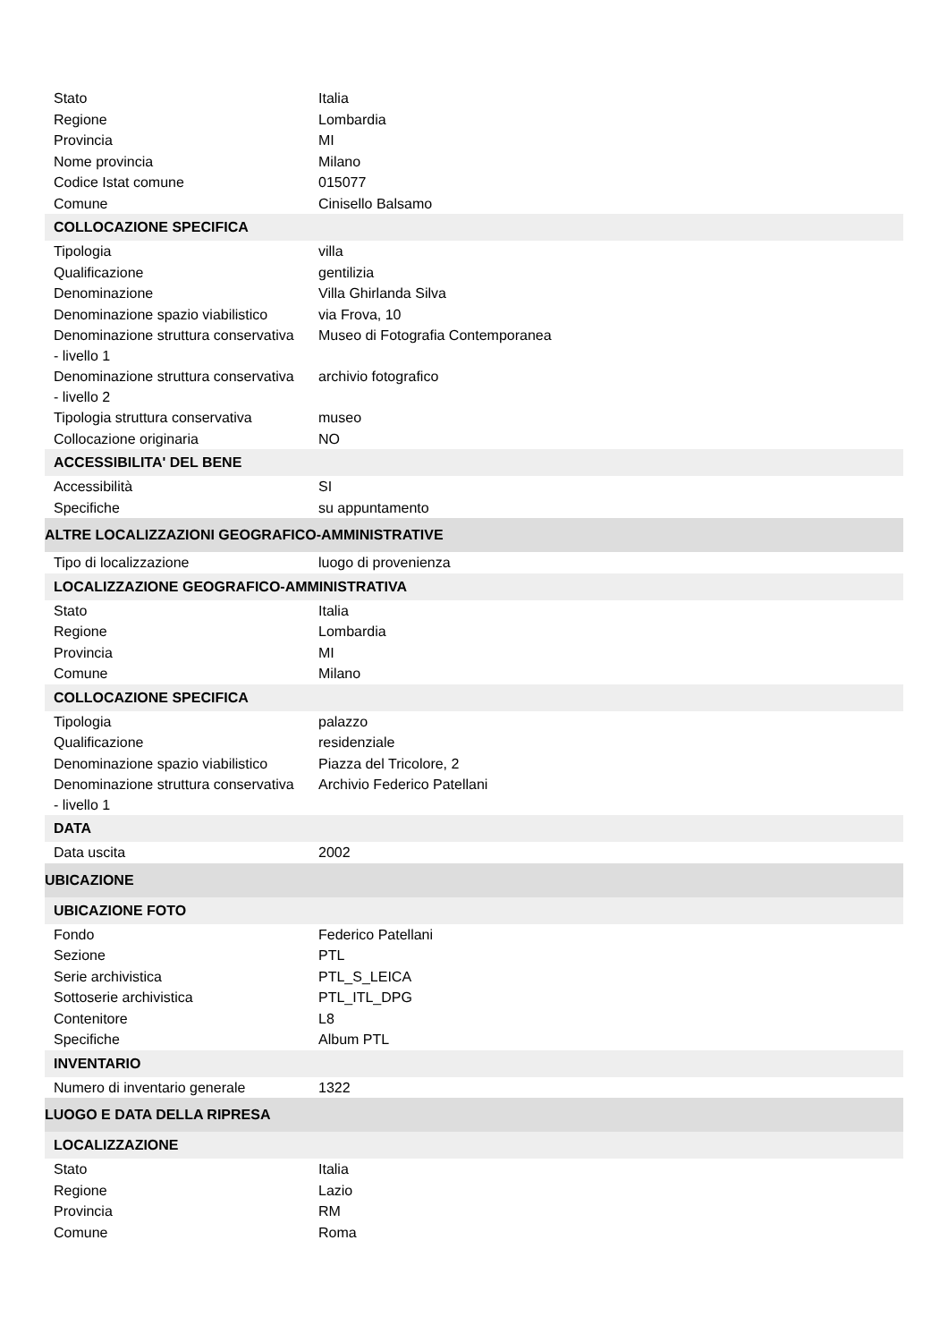| Stato | Italia |
| Regione | Lombardia |
| Provincia | MI |
| Nome provincia | Milano |
| Codice Istat comune | 015077 |
| Comune | Cinisello Balsamo |
| COLLOCAZIONE SPECIFICA | |
| Tipologia | villa |
| Qualificazione | gentilizia |
| Denominazione | Villa Ghirlanda Silva |
| Denominazione spazio viabilistico | via Frova, 10 |
| Denominazione struttura conservativa - livello 1 | Museo di Fotografia Contemporanea |
| Denominazione struttura conservativa - livello 2 | archivio fotografico |
| Tipologia struttura conservativa | museo |
| Collocazione originaria | NO |
| ACCESSIBILITA' DEL BENE | |
| Accessibilità | SI |
| Specifiche | su appuntamento |
| ALTRE LOCALIZZAZIONI GEOGRAFICO-AMMINISTRATIVE | |
| Tipo di localizzazione | luogo di provenienza |
| LOCALIZZAZIONE GEOGRAFICO-AMMINISTRATIVA | |
| Stato | Italia |
| Regione | Lombardia |
| Provincia | MI |
| Comune | Milano |
| COLLOCAZIONE SPECIFICA | |
| Tipologia | palazzo |
| Qualificazione | residenziale |
| Denominazione spazio viabilistico | Piazza del Tricolore, 2 |
| Denominazione struttura conservativa - livello 1 | Archivio Federico Patellani |
| DATA | |
| Data uscita | 2002 |
| UBICAZIONE | |
| UBICAZIONE FOTO | |
| Fondo | Federico Patellani |
| Sezione | PTL |
| Serie archivistica | PTL_S_LEICA |
| Sottoserie archivistica | PTL_ITL_DPG |
| Contenitore | L8 |
| Specifiche | Album PTL |
| INVENTARIO | |
| Numero di inventario generale | 1322 |
| LUOGO E DATA DELLA RIPRESA | |
| LOCALIZZAZIONE | |
| Stato | Italia |
| Regione | Lazio |
| Provincia | RM |
| Comune | Roma |